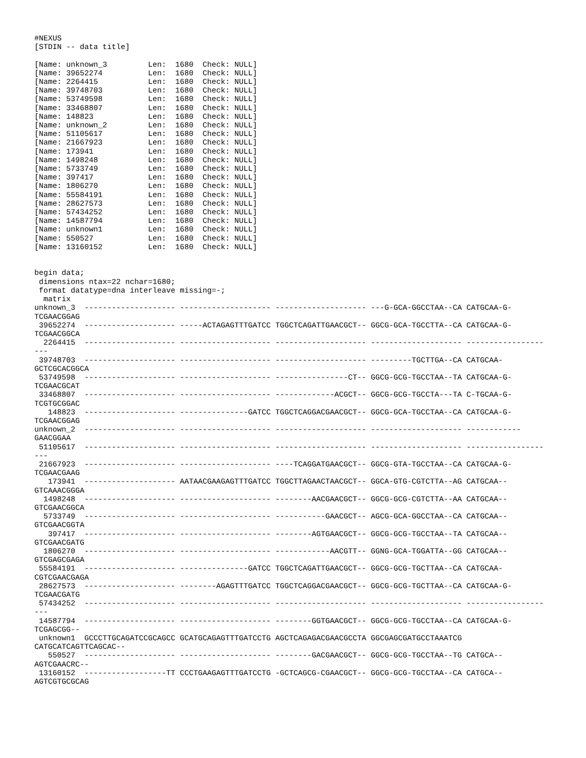#NEXUS
[STDIN -- data title]

[Name: unknown_3         Len:  1680  Check: NULL]
[Name: 39652274          Len:  1680  Check: NULL]
[Name: 2264415           Len:  1680  Check: NULL]
[Name: 39748703          Len:  1680  Check: NULL]
[Name: 53749598          Len:  1680  Check: NULL]
[Name: 33468807          Len:  1680  Check: NULL]
[Name: 148823            Len:  1680  Check: NULL]
[Name: unknown_2         Len:  1680  Check: NULL]
[Name: 51105617          Len:  1680  Check: NULL]
[Name: 21667923          Len:  1680  Check: NULL]
[Name: 173941            Len:  1680  Check: NULL]
[Name: 1498248           Len:  1680  Check: NULL]
[Name: 5733749           Len:  1680  Check: NULL]
[Name: 397417            Len:  1680  Check: NULL]
[Name: 1806270           Len:  1680  Check: NULL]
[Name: 55584191          Len:  1680  Check: NULL]
[Name: 28627573          Len:  1680  Check: NULL]
[Name: 57434252          Len:  1680  Check: NULL]
[Name: 14587794          Len:  1680  Check: NULL]
[Name: unknown1          Len:  1680  Check: NULL]
[Name: 550527            Len:  1680  Check: NULL]
[Name: 13160152          Len:  1680  Check: NULL]


begin data;
 dimensions ntax=22 nchar=1680;
 format datatype=dna interleave missing=-;
  matrix
unknown_3  -------------------- -------------------- -------------------- ---G-GCA-GGCCTAA--CA CATGCAA-G-
TCGAACGGAG
 39652274  -------------------- -----ACTAGAGTTTGATCC TGGCTCAGATTGAACGCT-- GGCG-GCA-TGCCTTA--CA CATGCAA-G-
TCGAACGGCA
  2264415  -------------------- -------------------- -------------------- -------------------- -----------------
---
 39748703  -------------------- -------------------- -------------------- ---------TGCTTGA--CA CATGCAA-
GCTCGCACGGCA
 53749598  -------------------- -------------------- ----------------CT-- GGCG-GCG-TGCCTAA--TA CATGCAA-G-
TCGAACGCAT
 33468807  -------------------- -------------------- -------------ACGCT-- GGCG-GCG-TGCCTA---TA C-TGCAA-G-
TCGTGCGGAC
   148823  -------------------- ---------------GATCC TGGCTCAGGACGAACGCT-- GGCG-GCA-TGCCTAA--CA CATGCAA-G-
TCGAACGGAG
unknown_2  -------------------- -------------------- -------------------- -------------------- ------------
GAACGGAA
 51105617  -------------------- -------------------- -------------------- -------------------- -----------------
---
 21667923  -------------------- -------------------- ----TCAGGATGAACGCT-- GGCG-GTA-TGCCTAA--CA CATGCAA-G-
TCGAACGAAG
   173941  -------------------- AATAACGAAGAGTTTGATCC TGGCTTAGAACTAACGCT-- GGCA-GTG-CGTCTTA--AG CATGCAA--
GTCAAACGGGA
  1498248  -------------------- -------------------- --------AACGAACGCT-- GGCG-GCG-CGTCTTA--AA CATGCAA--
GTCGAACGGCA
  5733749  -------------------- -------------------- -----------GAACGCT-- AGCG-GCA-GGCCTAA--CA CATGCAA--
GTCGAACGGTA
   397417  -------------------- -------------------- --------AGTGAACGCT-- GGCG-GCG-TGCCTAA--TA CATGCAA--
GTCGAACGATG
  1806270  -------------------- -------------------- ------------AACGTT-- GGNG-GCA-TGGATTA--GG CATGCAA--
GTCGAGCGAGA
 55584191  -------------------- ---------------GATCC TGGCTCAGATTGAACGCT-- GGCG-GCG-TGCTTAA--CA CATGCAA-
CGTCGAACGAGA
 28627573  -------------------- --------AGAGTTTGATCC TGGCTCAGGACGAACGCT-- GGCG-GCG-TGCTTAA--CA CATGCAA-G-
TCGAACGATG
 57434252  -------------------- -------------------- -------------------- -------------------- -----------------
---
 14587794  -------------------- -------------------- --------GGTGAACGCT-- GGCG-GCG-TGCCTAA--CA CATGCAA-G-
TCGAGCGG--
 unknown1  GCCCTTGCAGATCCGCAGCC GCATGCAGAGTTTGATCCTG AGCTCAGAGACGAACGCCTA GGCGAGCGATGCCTAAATCG
CATGCATCAGTTCAGCAC--
   550527  -------------------- -------------------- --------GACGAACGCT-- GGCG-GCG-TGCCTAA--TG CATGCA--
AGTCGAACRC--
 13160152  ------------------TT CCCTGAAGAGTTTGATCCTG -GCTCAGCG-CGAACGCT-- GGCG-GCG-TGCCTAA--CA CATGCA--
AGTCGTGCGCAG